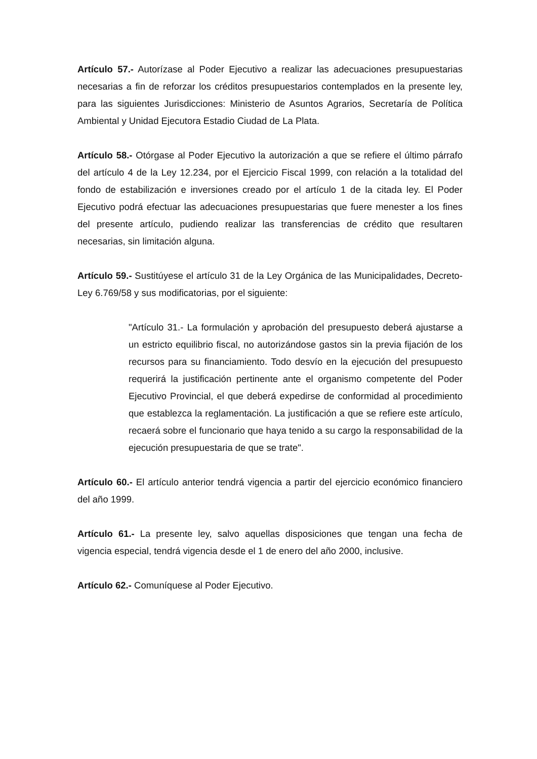Artículo 57.- Autorízase al Poder Ejecutivo a realizar las adecuaciones presupuestarias necesarias a fin de reforzar los créditos presupuestarios contemplados en la presente ley, para las siguientes Jurisdicciones: Ministerio de Asuntos Agrarios, Secretaría de Política Ambiental y Unidad Ejecutora Estadio Ciudad de La Plata.
Artículo 58.- Otórgase al Poder Ejecutivo la autorización a que se refiere el último párrafo del artículo 4 de la Ley 12.234, por el Ejercicio Fiscal 1999, con relación a la totalidad del fondo de estabilización e inversiones creado por el artículo 1 de la citada ley. El Poder Ejecutivo podrá efectuar las adecuaciones presupuestarias que fuere menester a los fines del presente artículo, pudiendo realizar las transferencias de crédito que resultaren necesarias, sin limitación alguna.
Artículo 59.- Sustitúyese el artículo 31 de la Ley Orgánica de las Municipalidades, Decreto-Ley 6.769/58 y sus modificatorias, por el siguiente:
"Artículo 31.- La formulación y aprobación del presupuesto deberá ajustarse a un estricto equilibrio fiscal, no autorizándose gastos sin la previa fijación de los recursos para su financiamiento. Todo desvío en la ejecución del presupuesto requerirá la justificación pertinente ante el organismo competente del Poder Ejecutivo Provincial, el que deberá expedirse de conformidad al procedimiento que establezca la reglamentación. La justificación a que se refiere este artículo, recaerá sobre el funcionario que haya tenido a su cargo la responsabilidad de la ejecución presupuestaria de que se trate".
Artículo 60.- El artículo anterior tendrá vigencia a partir del ejercicio económico financiero del año 1999.
Artículo 61.- La presente ley, salvo aquellas disposiciones que tengan una fecha de vigencia especial, tendrá vigencia desde el 1 de enero del año 2000, inclusive.
Artículo 62.- Comuníquese al Poder Ejecutivo.